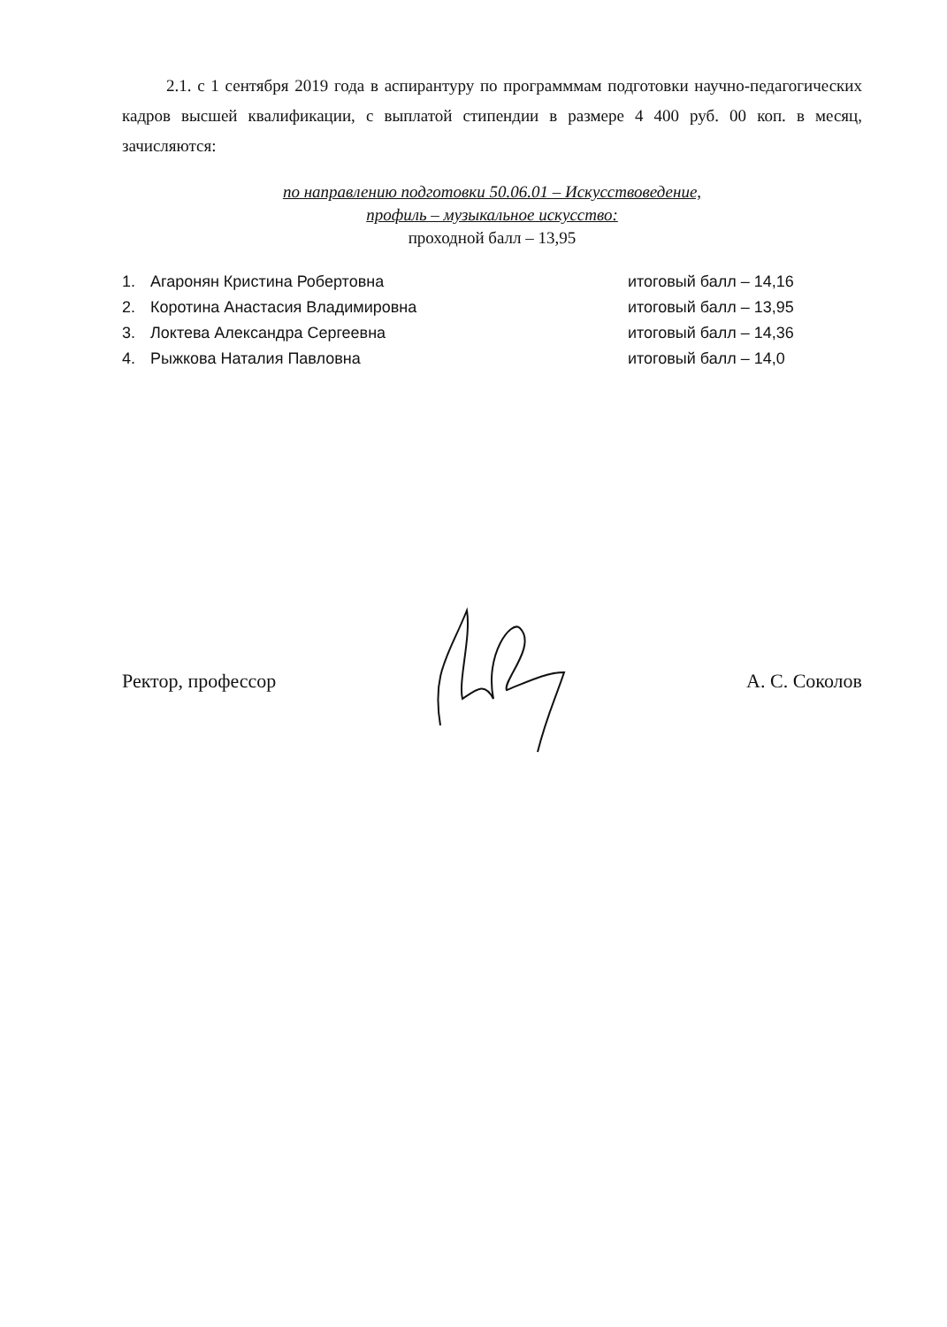2.1. с 1 сентября 2019 года в аспирантуру по программмам подготовки научно-педагогических кадров высшей квалификации, с выплатой стипендии в размере 4 400 руб. 00 коп. в месяц, зачисляются:
по направлению подготовки 50.06.01 – Искусствоведение,
профиль – музыкальное искусство:
проходной балл – 13,95
1. Агаронян Кристина Робертовна итоговый балл – 14,16
2. Коротина Анастасия Владимировна итоговый балл – 13,95
3. Локтева Александра Сергеевна итоговый балл – 14,36
4. Рыжкова Наталия Павловна итоговый балл – 14,0
Ректор, профессор А. С. Соколов